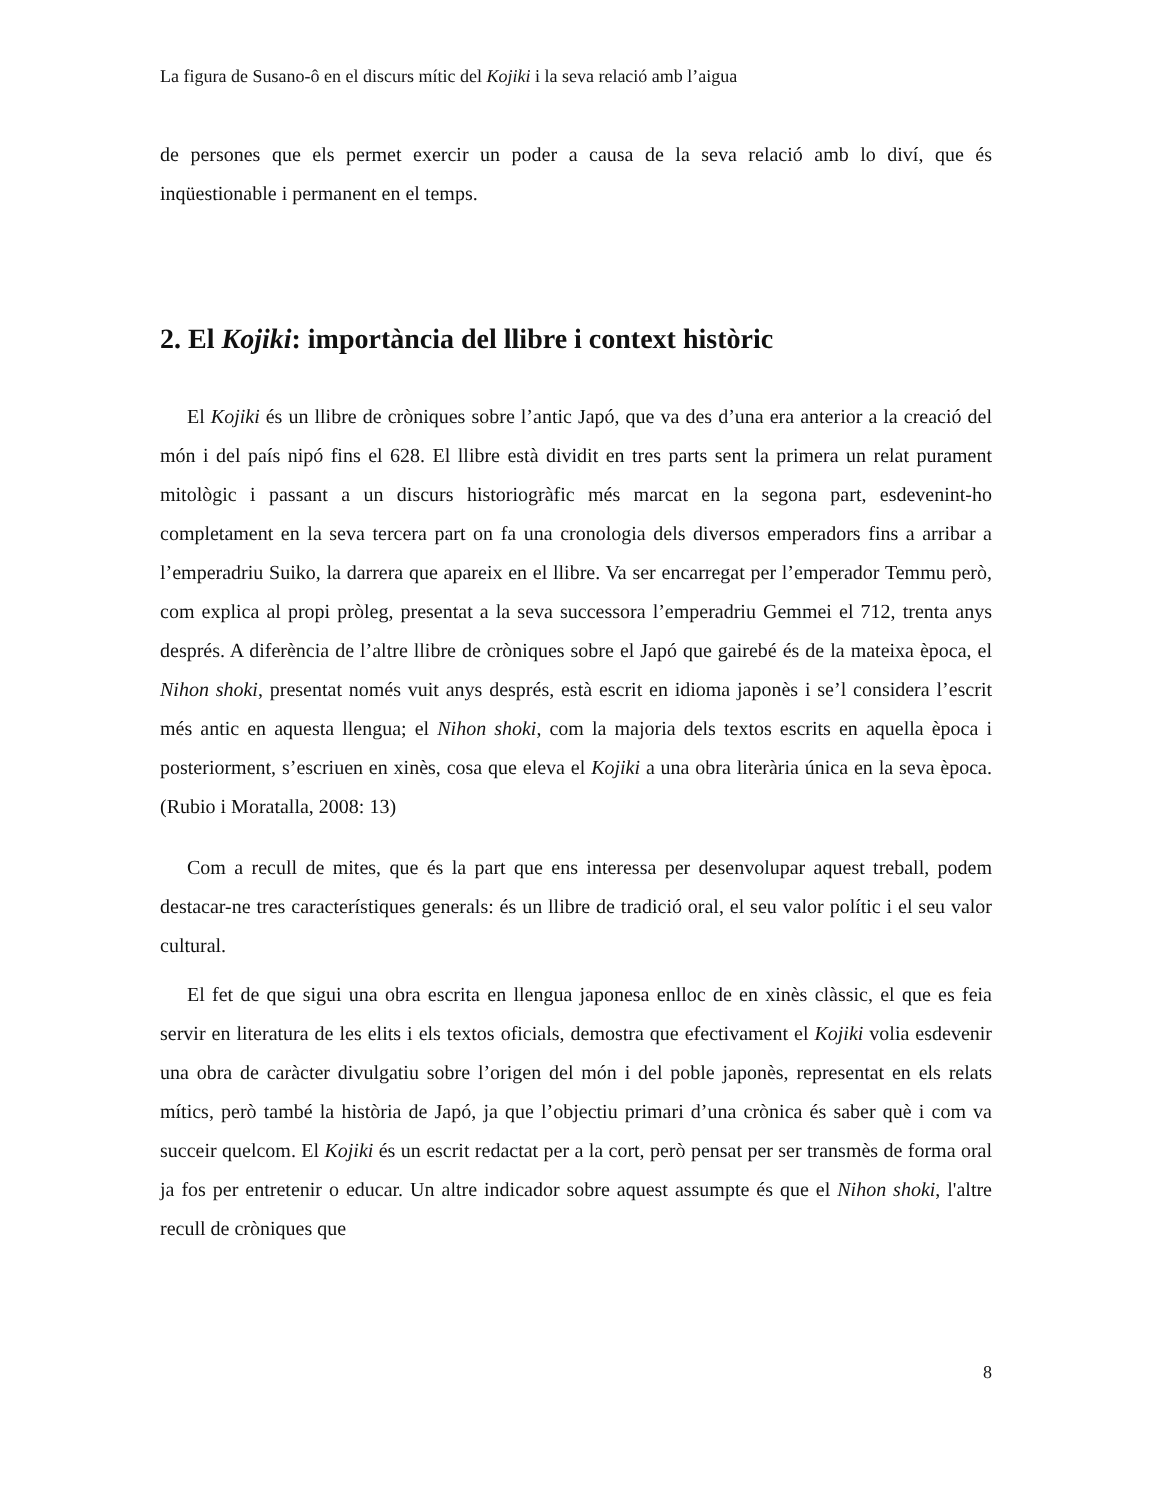La figura de Susano-ô en el discurs mític del Kojiki i la seva relació amb l’aigua
de persones que els permet exercir un poder a causa de la seva relació amb lo diví, que és inqüestionable i permanent en el temps.
2. El Kojiki: importància del llibre i context històric
El Kojiki és un llibre de cròniques sobre l’antic Japó, que va des d’una era anterior a la creació del món i del país nipó fins el 628. El llibre està dividit en tres parts sent la primera un relat purament mitològic i passant a un discurs historiogràfic més marcat en la segona part, esdevenint-ho completament en la seva tercera part on fa una cronologia dels diversos emperadors fins a arribar a l’emperadriu Suiko, la darrera que apareix en el llibre. Va ser encarregat per l’emperador Temmu però, com explica al propi pròleg, presentat a la seva successora l’emperadriu Gemmei el 712, trenta anys després. A diferència de l’altre llibre de cròniques sobre el Japó que gairebé és de la mateixa època, el Nihon shoki, presentat només vuit anys després, està escrit en idioma japonès i se’l considera l’escrit més antic en aquesta llengua; el Nihon shoki, com la majoria dels textos escrits en aquella època i posteriorment, s’escriuen en xinès, cosa que eleva el Kojiki a una obra literària única en la seva època. (Rubio i Moratalla, 2008: 13)
Com a recull de mites, que és la part que ens interessa per desenvolupar aquest treball, podem destacar-ne tres característiques generals: és un llibre de tradició oral, el seu valor polític i el seu valor cultural.
El fet de que sigui una obra escrita en llengua japonesa enlloc de en xinès clàssic, el que es feia servir en literatura de les elits i els textos oficials, demostra que efectivament el Kojiki volia esdevenir una obra de caràcter divulgatiu sobre l’origen del món i del poble japonès, representat en els relats mítics, però també la història de Japó, ja que l’objectiu primari d’una crònica és saber què i com va succeir quelcom. El Kojiki és un escrit redactat per a la cort, però pensat per ser transmès de forma oral ja fos per entretenir o educar. Un altre indicador sobre aquest assumpte és que el Nihon shoki, l'altre recull de cròniques que
8